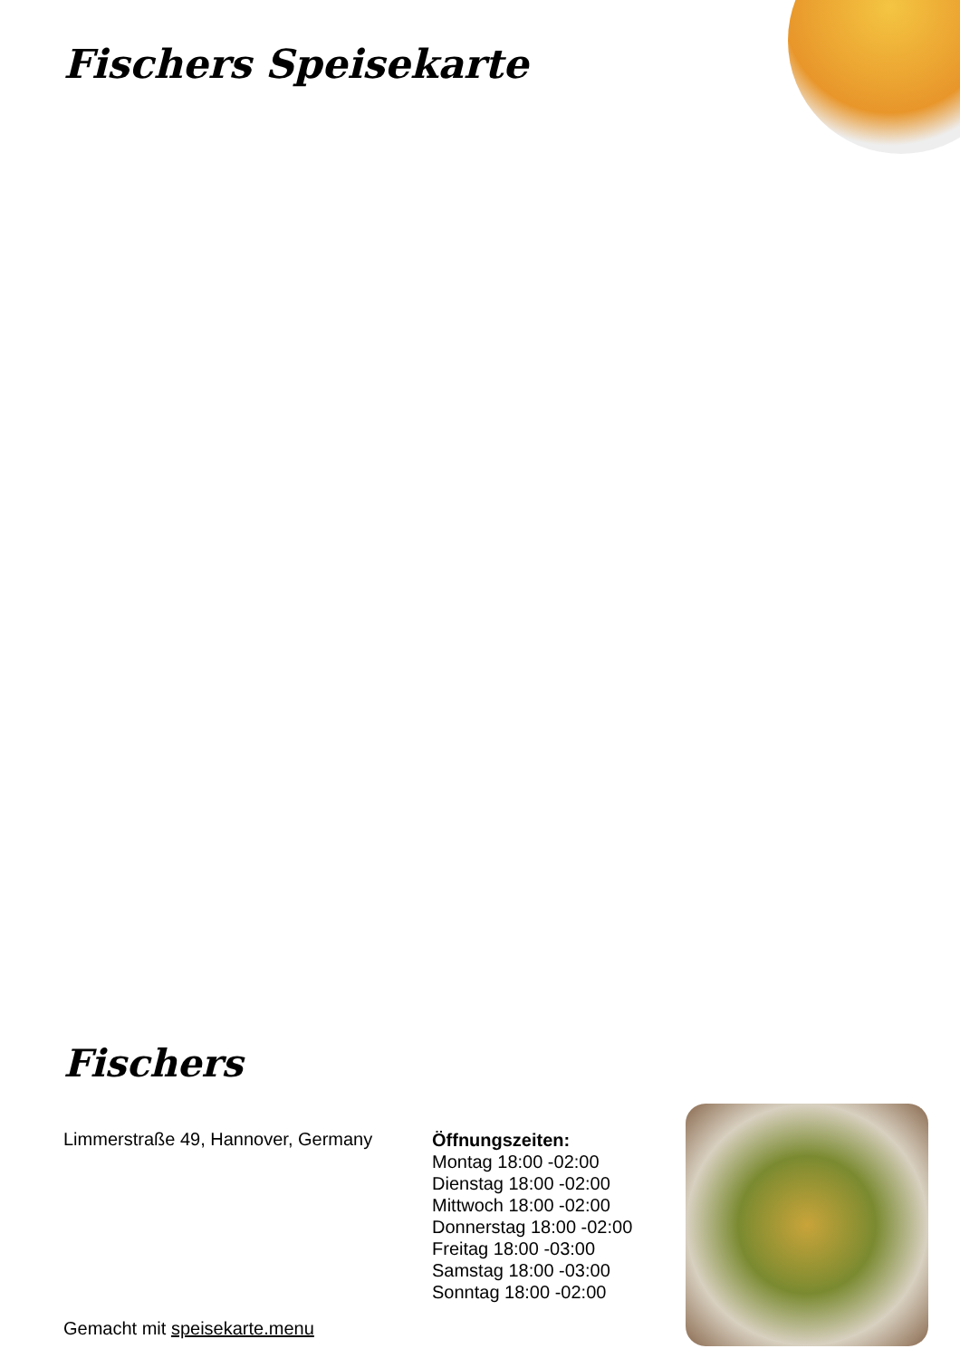Fischers Speisekarte
Fischers
Limmerstraße 49, Hannover, Germany
Gemacht mit speisekarte.menu
Öffnungszeiten:
Montag 18:00 -02:00
Dienstag 18:00 -02:00
Mittwoch 18:00 -02:00
Donnerstag 18:00 -02:00
Freitag 18:00 -03:00
Samstag 18:00 -03:00
Sonntag 18:00 -02:00